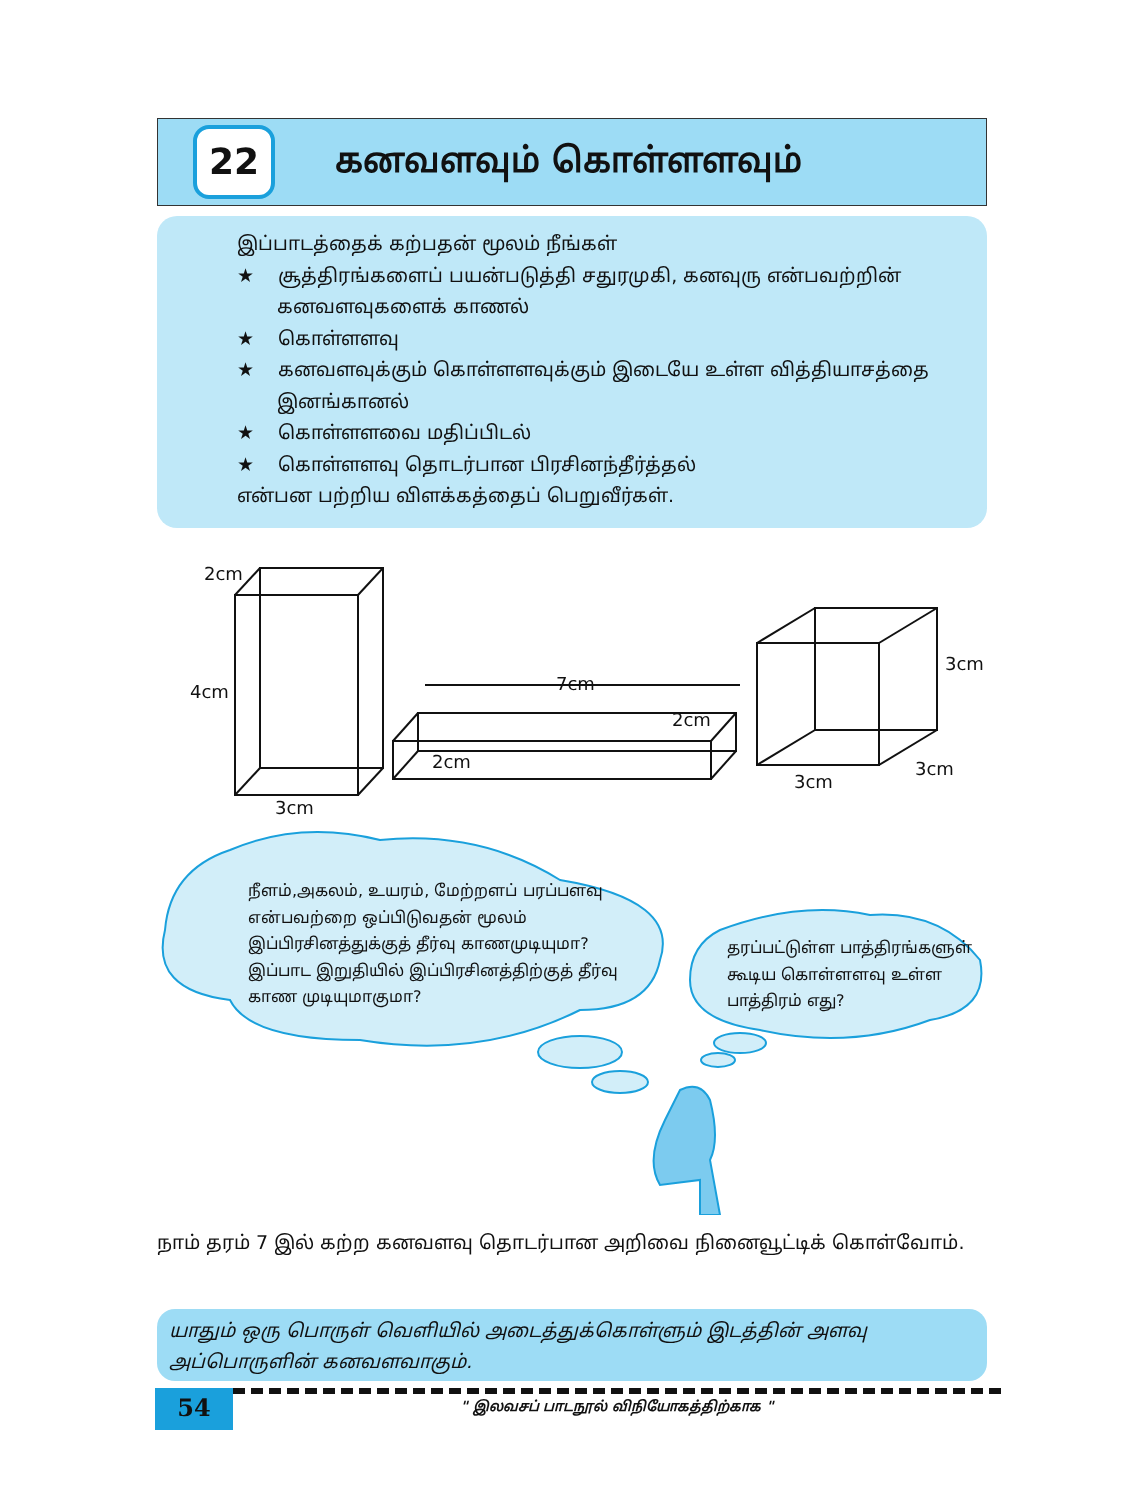22
கனவளவும் கொள்ளளவும்
இப்பாடத்தைக் கற்பதன் மூலம் நீங்கள்
★ சூத்திரங்களைப் பயன்படுத்தி சதுரமுகி, கனவுரு என்பவற்றின் கனவளவுகளைக் காணல்
★ கொள்ளளவு
★ கனவளவுக்கும் கொள்ளளவுக்கும் இடையே உள்ள வித்தியாசத்தை இனங்கானல்
★ கொள்ளளவை மதிப்பிடல்
★ கொள்ளளவு தொடர்பான பிரசினந்தீர்த்தல்
என்பன பற்றிய விளக்கத்தைப் பெறுவீர்கள்.
2cm
4cm
3cm
7cm
2cm
2cm
3cm
3cm
3cm
நீளம்,அகலம், உயரம், மேற்றளப் பரப்பளவு என்பவற்றை ஒப்பிடுவதன் மூலம் இப்பிரசினத்துக்குத் தீர்வு காணமுடியுமா? இப்பாட இறுதியில் இப்பிரசினத்திற்குத் தீர்வு காண முடியுமாகுமா?
தரப்பட்டுள்ள பாத்திரங்களுள் கூடிய கொள்ளளவு உள்ள பாத்திரம் எது?
நாம் தரம் 7 இல் கற்ற கனவளவு தொடர்பான அறிவை நினைவூட்டிக் கொள்வோம்.
யாதும் ஒரு பொருள் வெளியில் அடைத்துக்கொள்ளும் இடத்தின் அளவு அப்பொருளின் கனவளவாகும்.
54
" இலவசப் பாடநூல் விநியோகத்திற்காக "